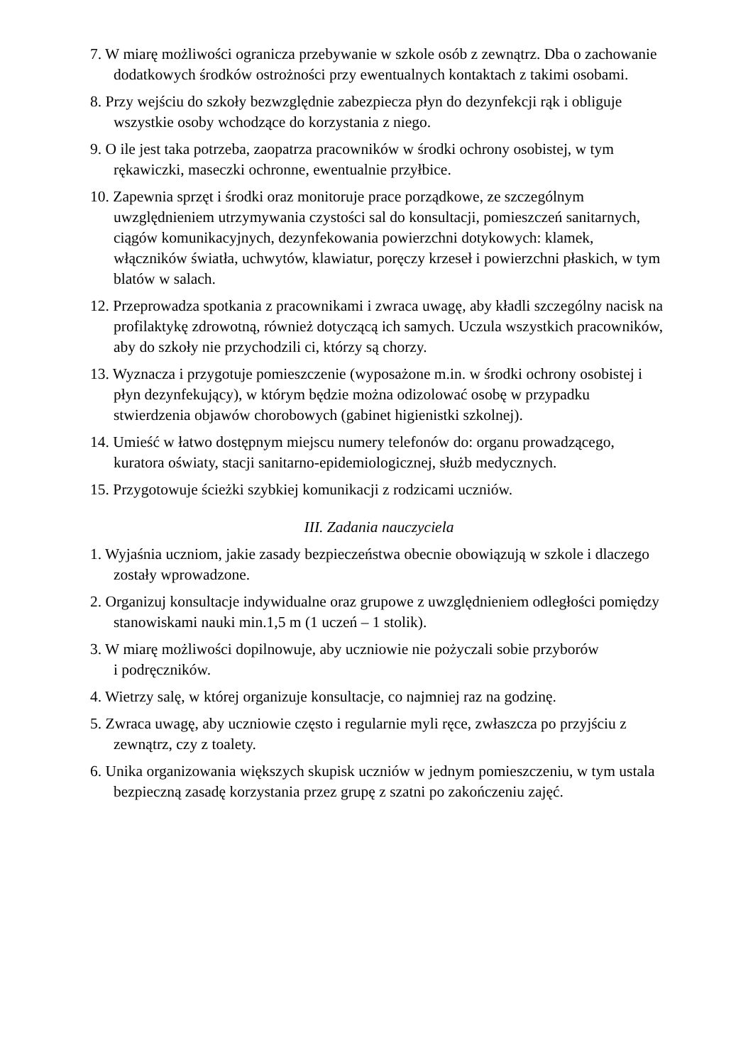7. W miarę możliwości ogranicza przebywanie w szkole osób z zewnątrz. Dba o zachowanie dodatkowych środków ostrożności przy ewentualnych kontaktach z takimi osobami.
8. Przy wejściu do szkoły bezwzględnie zabezpiecza płyn do dezynfekcji rąk i obliguje wszystkie osoby wchodzące do korzystania z niego.
9. O ile jest taka potrzeba, zaopatrza pracowników w środki ochrony osobistej, w tym rękawiczki, maseczki ochronne, ewentualnie przyłbice.
10. Zapewnia sprzęt i środki oraz monitoruje prace porządkowe, ze szczególnym uwzględnieniem utrzymywania czystości sal do konsultacji, pomieszczeń sanitarnych, ciągów komunikacyjnych, dezynfekowania powierzchni dotykowych: klamek, włączników światła, uchwytów, klawiatur, poręczy krzeseł i powierzchni płaskich, w tym blatów w salach.
12. Przeprowadza spotkania z pracownikami i zwraca uwagę, aby kładli szczególny nacisk na profilaktykę zdrowotną, również dotyczącą ich samych. Uczula wszystkich pracowników, aby do szkoły nie przychodzili ci, którzy są chorzy.
13. Wyznacza i przygotuje pomieszczenie (wyposażone m.in. w środki ochrony osobistej i płyn dezynfekujący), w którym będzie można odizolować osobę w przypadku stwierdzenia objawów chorobowych (gabinet higienistki szkolnej).
14. Umieść w łatwo dostępnym miejscu numery telefonów do: organu prowadzącego, kuratora oświaty, stacji sanitarno-epidemiologicznej, służb medycznych.
15. Przygotowuje ścieżki szybkiej komunikacji z rodzicami uczniów.
III. Zadania nauczyciela
1. Wyjaśnia uczniom, jakie zasady bezpieczeństwa obecnie obowiązują w szkole i dlaczego zostały wprowadzone.
2. Organizuj konsultacje indywidualne oraz grupowe z uwzględnieniem odległości pomiędzy stanowiskami nauki min.1,5 m (1 uczeń – 1 stolik).
3. W miarę możliwości dopilnowuje, aby uczniowie nie pożyczali sobie przyborów
i podręczników.
4. Wietrzy salę, w której organizuje konsultacje, co najmniej raz na godzinę.
5. Zwraca uwagę, aby uczniowie często i regularnie myli ręce, zwłaszcza po przyjściu z zewnątrz, czy z toalety.
6. Unika organizowania większych skupisk uczniów w jednym pomieszczeniu, w tym ustala bezpieczną zasadę korzystania przez grupę z szatni po zakończeniu zajęć.